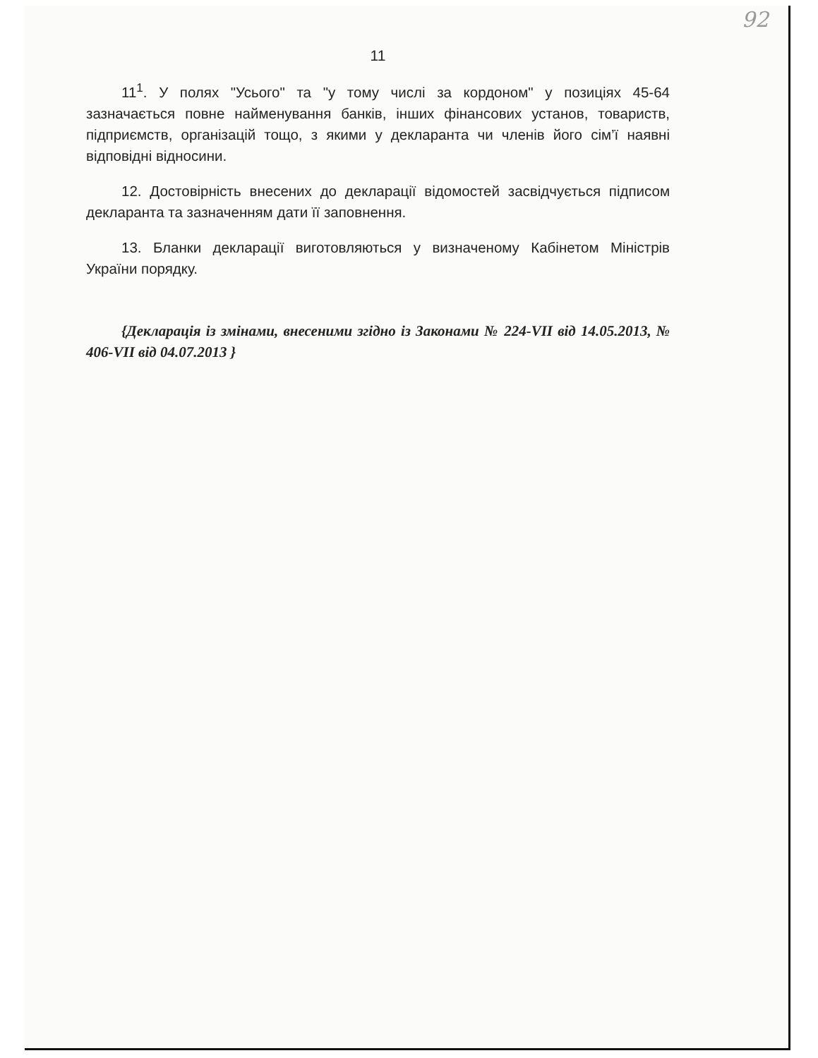92
11
11<sup>1</sup>. У полях "Усього" та "у тому числі за кордоном" у позиціях 45-64 зазначається повне найменування банків, інших фінансових установ, товариств, підприємств, організацій тощо, з якими у декларанта чи членів його сім’ї наявні відповідні відносини.
12. Достовірність внесених до декларації відомостей засвідчується підписом декларанта та зазначенням дати її заповнення.
13. Бланки декларації виготовляються у визначеному Кабінетом Міністрів України порядку.
{Декларація із змінами, внесеними згідно із Законами № 224-VII від 14.05.2013, № 406-VII від 04.07.2013 }